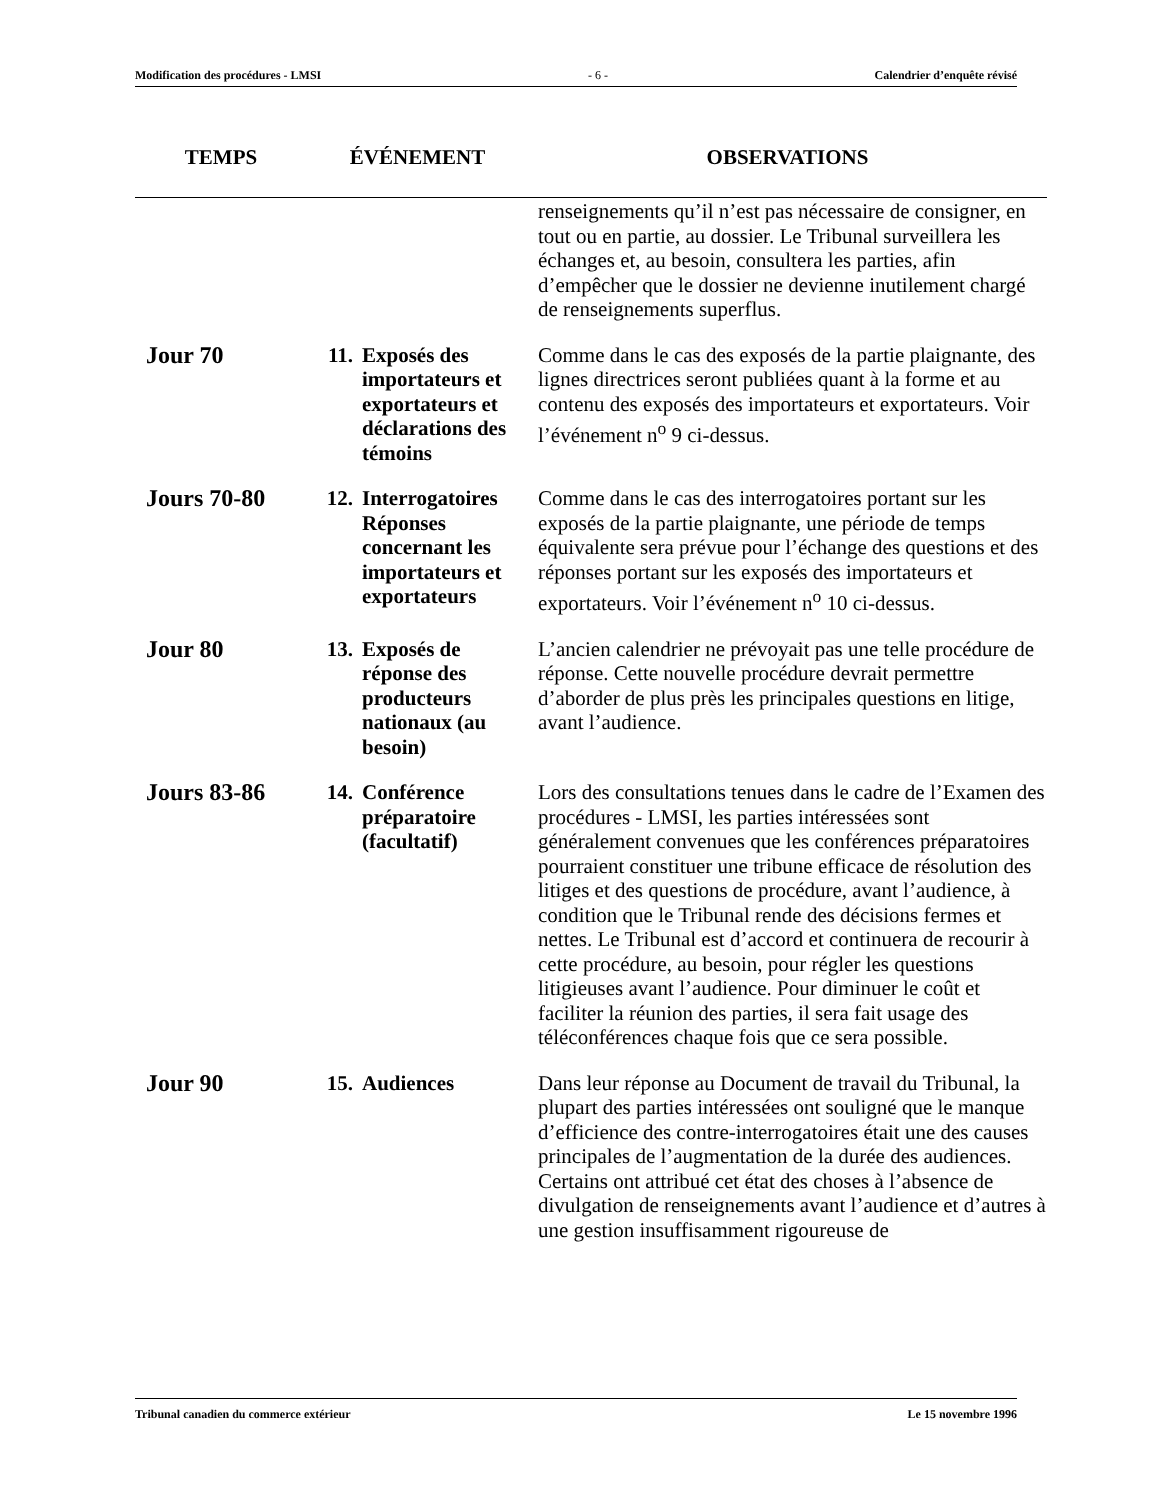Modification des procédures - LMSI - 6 - Calendrier d’enquête révisé
| TEMPS | ÉVÉNEMENT | | OBSERVATIONS |
| --- | --- | --- | --- |
| | | | renseignements qu’il n’est pas nécessaire de consigner, en tout ou en partie, au dossier. Le Tribunal surveillera les échanges et, au besoin, consultera les parties, afin d’empêcher que le dossier ne devienne inutilement chargé de renseignements superflus. |
| Jour 70 | 11. | Exposés des importateurs et exportateurs et déclarations des témoins | Comme dans le cas des exposés de la partie plaignante, des lignes directrices seront publiées quant à la forme et au contenu des exposés des importateurs et exportateurs. Voir l’événement n<sup>o</sup> 9 ci-dessus. |
| Jours 70-80 | 12. | Interrogatoires Réponses concernant les importateurs et exportateurs | Comme dans le cas des interrogatoires portant sur les exposés de la partie plaignante, une période de temps équivalente sera prévue pour l’échange des questions et des réponses portant sur les exposés des importateurs et exportateurs. Voir l’événement n<sup>o</sup> 10 ci-dessus. |
| Jour 80 | 13. | Exposés de réponse des producteurs nationaux (au besoin) | L’ancien calendrier ne prévoyait pas une telle procédure de réponse. Cette nouvelle procédure devrait permettre d’aborder de plus près les principales questions en litige, avant l’audience. |
| Jours 83-86 | 14. | Conférence préparatoire (facultatif) | Lors des consultations tenues dans le cadre de l’Examen des procédures - LMSI, les parties intéressées sont généralement convenues que les conférences préparatoires pourraient constituer une tribune efficace de résolution des litiges et des questions de procédure, avant l’audience, à condition que le Tribunal rende des décisions fermes et nettes. Le Tribunal est d’accord et continuera de recourir à cette procédure, au besoin, pour régler les questions litigieuses avant l’audience. Pour diminuer le coût et faciliter la réunion des parties, il sera fait usage des téléconférences chaque fois que ce sera possible. |
| Jour 90 | 15. | Audiences | Dans leur réponse au Document de travail du Tribunal, la plupart des parties intéressées ont souligné que le manque d’efficience des contre-interrogatoires était une des causes principales de l’augmentation de la durée des audiences. Certains ont attribué cet état des choses à l’absence de divulgation de renseignements avant l’audience et d’autres à une gestion insuffisamment rigoureuse de |
Tribunal canadien du commerce extérieur Le 15 novembre 1996